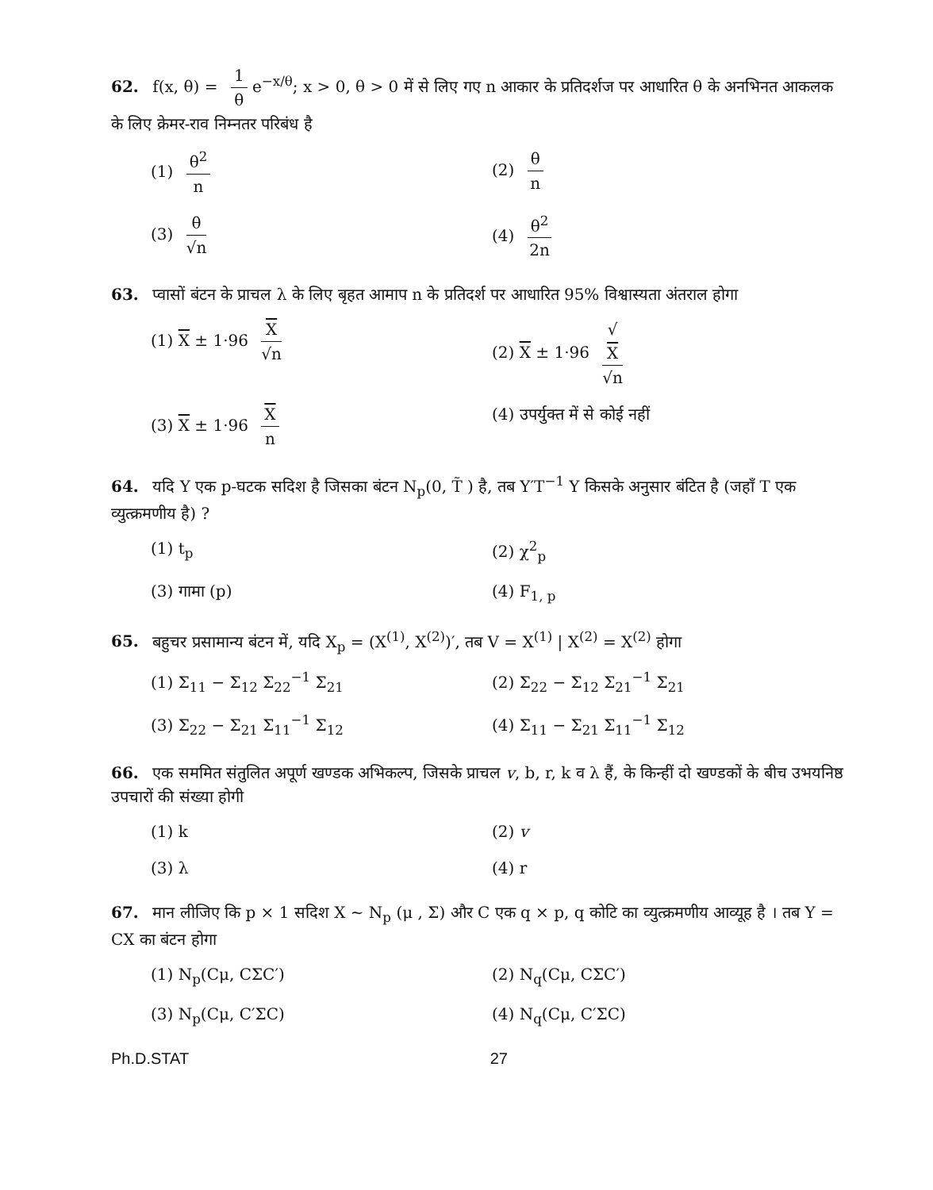62. f(x, θ) = 1 θ e<sup>−x/θ</sup>; x > 0, θ > 0 में से लिए गए n आकार के प्रतिदर्शज पर आधारित θ के अनभिनत आकलक के लिए क्रेमर-राव निम्नतर परिबंध है
(1) θ<sup>2</sup> n
(2) θ n
(3) θ √n
(4) θ<sup>2</sup> 2n
63. प्वासों बंटन के प्राचल λ के लिए बृहत आमाप n के प्रतिदर्श पर आधारित 95% विश्वास्यता अंतराल होगा
(1) X ± 1·96 X √n
(2) X ± 1·96 √
X √n
(3) X ± 1·96 X n
(4) उपर्युक्त में से कोई नहीं
64. यदि Y एक p-घटक सदिश है जिसका बंटन N<sub>p</sub>(0, T̃ ) है, तब Y′T<sup>−1</sup> Y किसके अनुसार बंटित है (जहाँ T एक व्युत्क्रमणीय है) ?
(1) t<sub>p</sub>
(2) χ<sup>2</sup><sub>p</sub>
(3) गामा (p)
(4) F<sub>1, p</sub>
65. बहुचर प्रसामान्य बंटन में, यदि X<sub>p</sub> = (X<sup>(1)</sup>, X<sup>(2)</sup>)′, तब V = X<sup>(1)</sup> | X<sup>(2)</sup> = X<sup>(2)</sup> होगा
(1) Σ<sub>11</sub> − Σ<sub>12</sub> Σ<sub>22</sub><sup>−1</sup> Σ<sub>21</sub>
(2) Σ<sub>22</sub> − Σ<sub>12</sub> Σ<sub>21</sub><sup>−1</sup> Σ<sub>21</sub>
(3) Σ<sub>22</sub> − Σ<sub>21</sub> Σ<sub>11</sub><sup>−1</sup> Σ<sub>12</sub>
(4) Σ<sub>11</sub> − Σ<sub>21</sub> Σ<sub>11</sub><sup>−1</sup> Σ<sub>12</sub>
66. एक सममित संतुलित अपूर्ण खण्डक अभिकल्प, जिसके प्राचल v, b, r, k व λ हैं, के किन्हीं दो खण्डकों के बीच उभयनिष्ठ उपचारों की संख्या होगी
(1) k
(2) v
(3) λ
(4) r
67. मान लीजिए कि p × 1 सदिश X ~ N<sub>p</sub> (μ , Σ) और C एक q × p, q कोटि का व्युत्क्रमणीय आव्यूह है । तब Y = CX का बंटन होगा
(1) N<sub>p</sub>(Cμ, CΣC′)
(2) N<sub>q</sub>(Cμ, CΣC′)
(3) N<sub>p</sub>(Cμ, C′ΣC)
(4) N<sub>q</sub>(Cμ, C′ΣC)
Ph.D.STAT 27